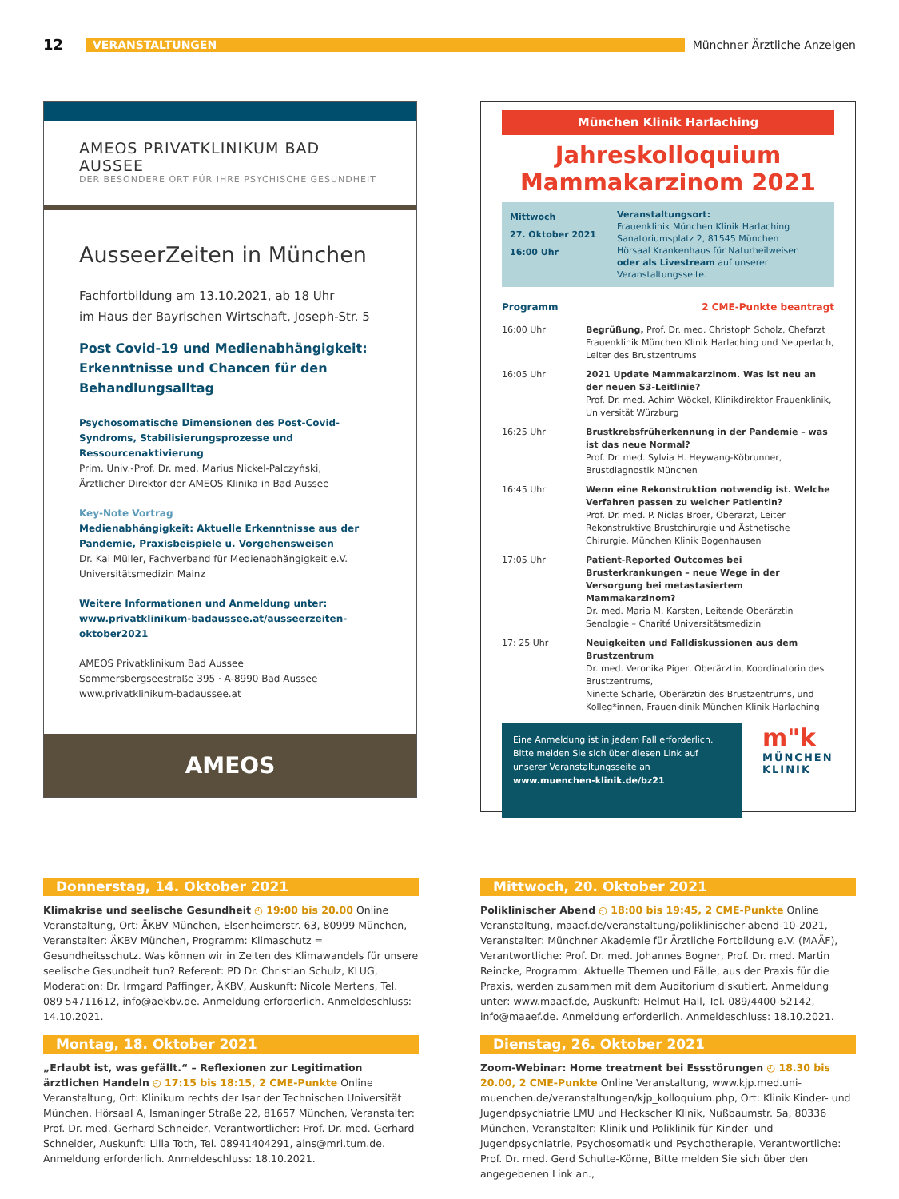12
VERANSTALTUNGEN Münchner Ärztliche Anzeigen
AMEOS PRIVATKLINIKUM BAD AUSSEE
DER BESONDERE ORT FÜR IHRE PSYCHISCHE GESUNDHEIT
AusseerZeiten in München
Fachfortbildung am 13.10.2021, ab 18 Uhr
im Haus der Bayrischen Wirtschaft, Joseph-Str. 5
Post Covid-19 und Medienabhängigkeit: Erkenntnisse und Chancen für den Behandlungsalltag
Psychosomatische Dimensionen des Post-Covid-Syndroms, Stabilisierungsprozesse und Ressourcenaktivierung
Prim. Univ.-Prof. Dr. med. Marius Nickel-Palczyński,
Ärztlicher Direktor der AMEOS Klinika in Bad Aussee
Key-Note Vortrag
Medienabhängigkeit: Aktuelle Erkenntnisse aus der Pandemie, Praxisbeispiele u. Vorgehensweisen
Dr. Kai Müller, Fachverband für Medienabhängigkeit e.V.
Universitätsmedizin Mainz
Weitere Informationen und Anmeldung unter:
www.privatklinikum-badaussee.at/ausseerzeiten-oktober2021
AMEOS Privatklinikum Bad Aussee
Sommersbergseestraße 395 · A-8990 Bad Aussee
www.privatklinikum-badaussee.at
AMEOS
München Klinik Harlaching
Jahreskolloquium
Mammakarzinom 2021
Mittwoch
27. Oktober 2021
16:00 Uhr
Veranstaltungsort:
Frauenklinik München Klinik Harlaching
Sanatoriumsplatz 2, 81545 München
Hörsaal Krankenhaus für Naturheilweisen
oder als Livestream auf unserer
Veranstaltungsseite.
Programm 2 CME-Punkte beantragt
16:00 Uhr Begrüßung, Prof. Dr. med. Christoph Scholz, Chefarzt Frauenklinik München Klinik Harlaching und Neuperlach, Leiter des Brustzentrums
16:05 Uhr 2021 Update Mammakarzinom. Was ist neu an der neuen S3-Leitlinie?
Prof. Dr. med. Achim Wöckel, Klinikdirektor Frauenklinik, Universität Würzburg
16:25 Uhr Brustkrebsfrüherkennung in der Pandemie – was ist das neue Normal?
Prof. Dr. med. Sylvia H. Heywang-Köbrunner, Brustdiagnostik München
16:45 Uhr Wenn eine Rekonstruktion notwendig ist. Welche Verfahren passen zu welcher Patientin?
Prof. Dr. med. P. Niclas Broer, Oberarzt, Leiter Rekonstruktive Brustchirurgie und Ästhetische Chirurgie, München Klinik Bogenhausen
17:05 Uhr Patient-Reported Outcomes bei Brusterkrankungen – neue Wege in der Versorgung bei metastasiertem Mammakarzinom?
Dr. med. Maria M. Karsten, Leitende Oberärztin Senologie – Charité Universitätsmedizin
17: 25 Uhr Neuigkeiten und Falldiskussionen aus dem Brustzentrum
Dr. med. Veronika Piger, Oberärztin, Koordinatorin des Brustzentrums,
Ninette Scharle, Oberärztin des Brustzentrums, und Kolleg*innen, Frauenklinik München Klinik Harlaching
Eine Anmeldung ist in jedem Fall erforderlich. Bitte melden Sie sich über diesen Link auf unserer Veranstaltungsseite an
www.muenchen-klinik.de/bz21
m"k
MÜNCHEN
KLINIK
Donnerstag, 14. Oktober 2021
Klimakrise und seelische Gesundheit ◴ 19:00 bis 20.00 Online Veranstaltung, Ort: ÄKBV München, Elsenheimerstr. 63, 80999 München, Veranstalter: ÄKBV München, Programm: Klimaschutz = Gesundheitsschutz. Was können wir in Zeiten des Klimawandels für unsere seelische Gesundheit tun? Referent: PD Dr. Christian Schulz, KLUG, Moderation: Dr. Irmgard Paffinger, ÄKBV, Auskunft: Nicole Mertens, Tel. 089 54711612, info@aekbv.de. Anmeldung erforderlich. Anmeldeschluss: 14.10.2021.
Montag, 18. Oktober 2021
„Erlaubt ist, was gefällt.“ – Reflexionen zur Legitimation ärztlichen Handeln ◴ 17:15 bis 18:15, 2 CME-Punkte Online Veranstaltung, Ort: Klinikum rechts der Isar der Technischen Universität München, Hörsaal A, Ismaninger Straße 22, 81657 München, Veranstalter: Prof. Dr. med. Gerhard Schneider, Verantwortlicher: Prof. Dr. med. Gerhard Schneider, Auskunft: Lilla Toth, Tel. 08941404291, ains@mri.tum.de. Anmeldung erforderlich. Anmeldeschluss: 18.10.2021.
Mittwoch, 20. Oktober 2021
Poliklinischer Abend ◴ 18:00 bis 19:45, 2 CME-Punkte Online Veranstaltung, maaef.de/veranstaltung/poliklinischer-abend-10-2021, Veranstalter: Münchner Akademie für Ärztliche Fortbildung e.V. (MAÄF), Verantwortliche: Prof. Dr. med. Johannes Bogner, Prof. Dr. med. Martin Reincke, Programm: Aktuelle Themen und Fälle, aus der Praxis für die Praxis, werden zusammen mit dem Auditorium diskutiert. Anmeldung unter: www.maaef.de, Auskunft: Helmut Hall, Tel. 089/4400-52142, info@maaef.de. Anmeldung erforderlich. Anmeldeschluss: 18.10.2021.
Dienstag, 26. Oktober 2021
Zoom-Webinar: Home treatment bei Essstörungen ◴ 18.30 bis 20.00, 2 CME-Punkte Online Veranstaltung, www.kjp.med.uni-muenchen.de/veranstaltungen/kjp_kolloquium.php, Ort: Klinik Kinder- und Jugendpsychiatrie LMU und Heckscher Klinik, Nußbaumstr. 5a, 80336 München, Veranstalter: Klinik und Poliklinik für Kinder- und Jugendpsychiatrie, Psychosomatik und Psychotherapie, Verantwortliche: Prof. Dr. med. Gerd Schulte-Körne, Bitte melden Sie sich über den angegebenen Link an.,